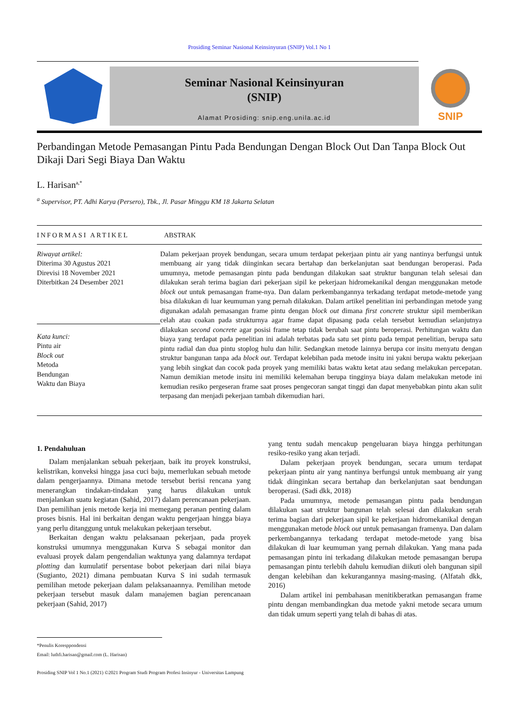Prosiding Seminar Nasional Keinsinyuran (SNIP) Vol.1 No 1
Seminar Nasional Keinsinyuran
(SNIP)
Alamat Prosiding: snip.eng.unila.ac.id
SNIP
Perbandingan Metode Pemasangan Pintu Pada Bendungan Dengan Block Out Dan Tanpa Block Out Dikaji Dari Segi Biaya Dan Waktu
L. Harisan<sup>a,*</sup>
<sup>a</sup> Supervisor, PT. Adhi Karya (Persero), Tbk., Jl. Pasar Minggu KM 18 Jakarta Selatan
INFORMASI ARTIKEL ABSTRAK
Riwayat artikel:
Diterima 30 Agustus 2021
Direvisi 18 November 2021
Diterbitkan 24 Desember 2021
Kata kunci:
Pintu air
Block out
Metoda
Bendungan
Waktu dan Biaya
Dalam pekerjaan proyek bendungan, secara umum terdapat pekerjaan pintu air yang nantinya berfungsi untuk membuang air yang tidak diinginkan secara bertahap dan berkelanjutan saat bendungan beroperasi. Pada umumnya, metode pemasangan pintu pada bendungan dilakukan saat struktur bangunan telah selesai dan dilakukan serah terima bagian dari pekerjaan sipil ke pekerjaan hidromekanikal dengan menggunakan metode block out untuk pemasangan frame-nya. Dan dalam perkembangannya terkadang terdapat metode-metode yang bisa dilakukan di luar keumuman yang pernah dilakukan. Dalam artikel penelitian ini perbandingan metode yang digunakan adalah pemasangan frame pintu dengan block out dimana first concrete struktur sipil memberikan celah atau coakan pada strukturnya agar frame dapat dipasang pada celah tersebut kemudian selanjutnya dilakukan second concrete agar posisi frame tetap tidak berubah saat pintu beroperasi. Perhitungan waktu dan biaya yang terdapat pada penelitian ini adalah terbatas pada satu set pintu pada tempat penelitian, berupa satu pintu radial dan dua pintu stoplog hulu dan hilir. Sedangkan metode lainnya berupa cor insitu menyatu dengan struktur bangunan tanpa ada block out. Terdapat kelebihan pada metode insitu ini yakni berupa waktu pekerjaan yang lebih singkat dan cocok pada proyek yang memiliki batas waktu ketat atau sedang melakukan percepatan. Namun demikian metode insitu ini memiliki kelemahan berupa tingginya biaya dalam melakukan metode ini kemudian resiko pergeseran frame saat proses pengecoran sangat tinggi dan dapat menyebabkan pintu akan sulit terpasang dan menjadi pekerjaan tambah dikemudian hari.
1. Pendahuluan
Dalam menjalankan sebuah pekerjaan, baik itu proyek konstruksi, kelistrikan, konveksi hingga jasa cuci baju, memerlukan sebuah metode dalam pengerjaannya. Dimana metode tersebut berisi rencana yang menerangkan tindakan-tindakan yang harus dilakukan untuk menjalankan suatu kegiatan (Sahid, 2017) dalam perencanaan pekerjaan. Dan pemilihan jenis metode kerja ini memegang peranan penting dalam proses bisnis. Hal ini berkaitan dengan waktu pengerjaan hingga biaya yang perlu ditanggung untuk melakukan pekerjaan tersebut.
Berkaitan dengan waktu pelaksanaan pekerjaan, pada proyek konstruksi umumnya menggunakan Kurva S sebagai monitor dan evaluasi proyek dalam pengendalian waktunya yang dalamnya terdapat plotting dan kumulatif persentase bobot pekerjaan dari nilai biaya (Sugianto, 2021) dimana pembuatan Kurva S ini sudah termasuk pemilihan metode pekerjaan dalam pelaksanaannya. Pemilihan metode pekerjaan tersebut masuk dalam manajemen bagian perencanaan pekerjaan (Sahid, 2017)
yang tentu sudah mencakup pengeluaran biaya hingga perhitungan resiko-resiko yang akan terjadi.
Dalam pekerjaan proyek bendungan, secara umum terdapat pekerjaan pintu air yang nantinya berfungsi untuk membuang air yang tidak diinginkan secara bertahap dan berkelanjutan saat bendungan beroperasi. (Sadi dkk, 2018)
Pada umumnya, metode pemasangan pintu pada bendungan dilakukan saat struktur bangunan telah selesai dan dilakukan serah terima bagian dari pekerjaan sipil ke pekerjaan hidromekanikal dengan menggunakan metode block out untuk pemasangan framenya. Dan dalam perkembangannya terkadang terdapat metode-metode yang bisa dilakukan di luar keumuman yang pernah dilakukan. Yang mana pada pemasangan pintu ini terkadang dilakukan metode pemasangan berupa pemasangan pintu terlebih dahulu kemudian diikuti oleh bangunan sipil dengan kelebihan dan kekurangannya masing-masing. (Alfatah dkk, 2016)
Dalam artikel ini pembahasan menitikberatkan pemasangan frame pintu dengan membandingkan dua metode yakni metode secara umum dan tidak umum seperti yang telah di bahas di atas.
*Penulis Koresppondensi
Email: luthfi.harisan@gmail.com (L. Harisan)
Prosiding SNIP Vol 1 No.1 (2021) ©2021 Program Studi Program Profesi Insinyur - Universitas Lampung